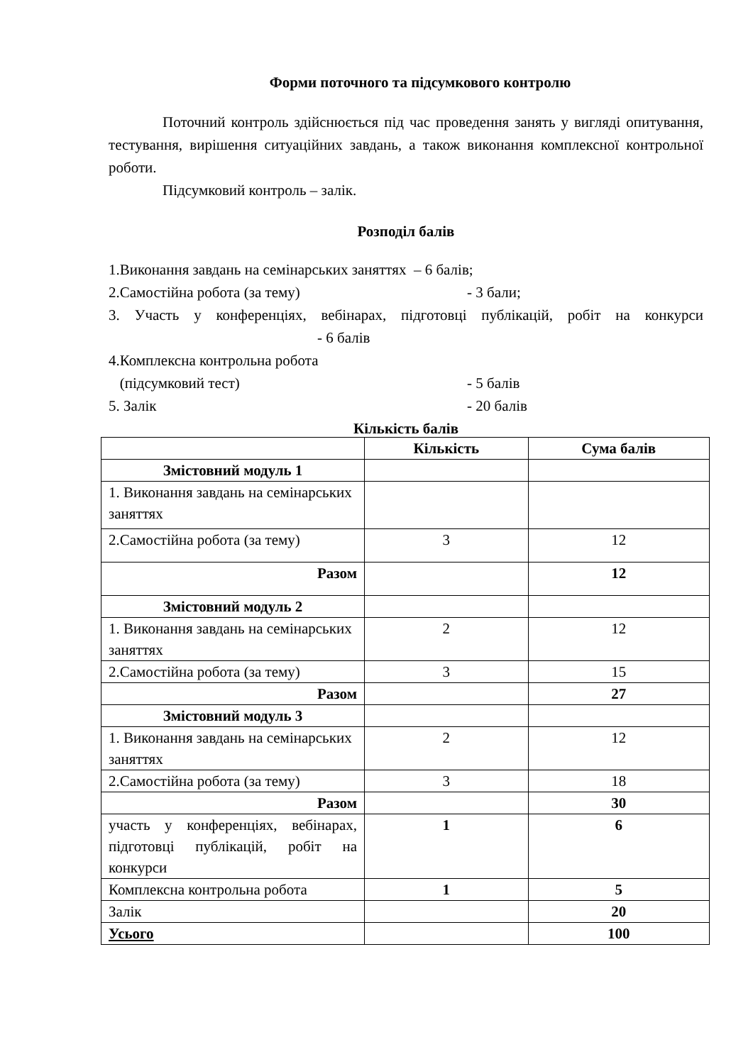Форми поточного та підсумкового контролю
Поточний контроль здійснюється під час проведення занять у вигляді опитування, тестування, вирішення ситуаційних завдань, а також виконання комплексної контрольної роботи.
Підсумковий контроль – залік.
Розподіл балів
1.Виконання завдань на семінарських заняттях – 6 балів;
2.Самостійна робота (за тему) - 3 бали;
3. Участь у конференціях, вебінарах, підготовці публікацій, робіт на конкурси - 6 балів
4.Комплексна контрольна робота
(підсумковий тест) - 5 балів
5. Залік - 20 балів
Кількість балів
| | Кількість | Сума балів |
| --- | --- | --- |
| Змістовний модуль 1 | | |
| 1. Виконання завдань на семінарських заняттях | | |
| 2.Самостійна робота (за тему) | 3 | 12 |
| Разом | | 12 |
| Змістовний модуль 2 | | |
| 1. Виконання завдань на семінарських заняттях | 2 | 12 |
| 2.Самостійна робота (за тему) | 3 | 15 |
| Разом | | 27 |
| Змістовний модуль 3 | | |
| 1. Виконання завдань на семінарських заняттях | 2 | 12 |
| 2.Самостійна робота (за тему) | 3 | 18 |
| Разом | | 30 |
| участь у конференціях, вебінарах, підготовці публікацій, робіт на конкурси | 1 | 6 |
| Комплексна контрольна робота | 1 | 5 |
| Залік | | 20 |
| Усього | | 100 |